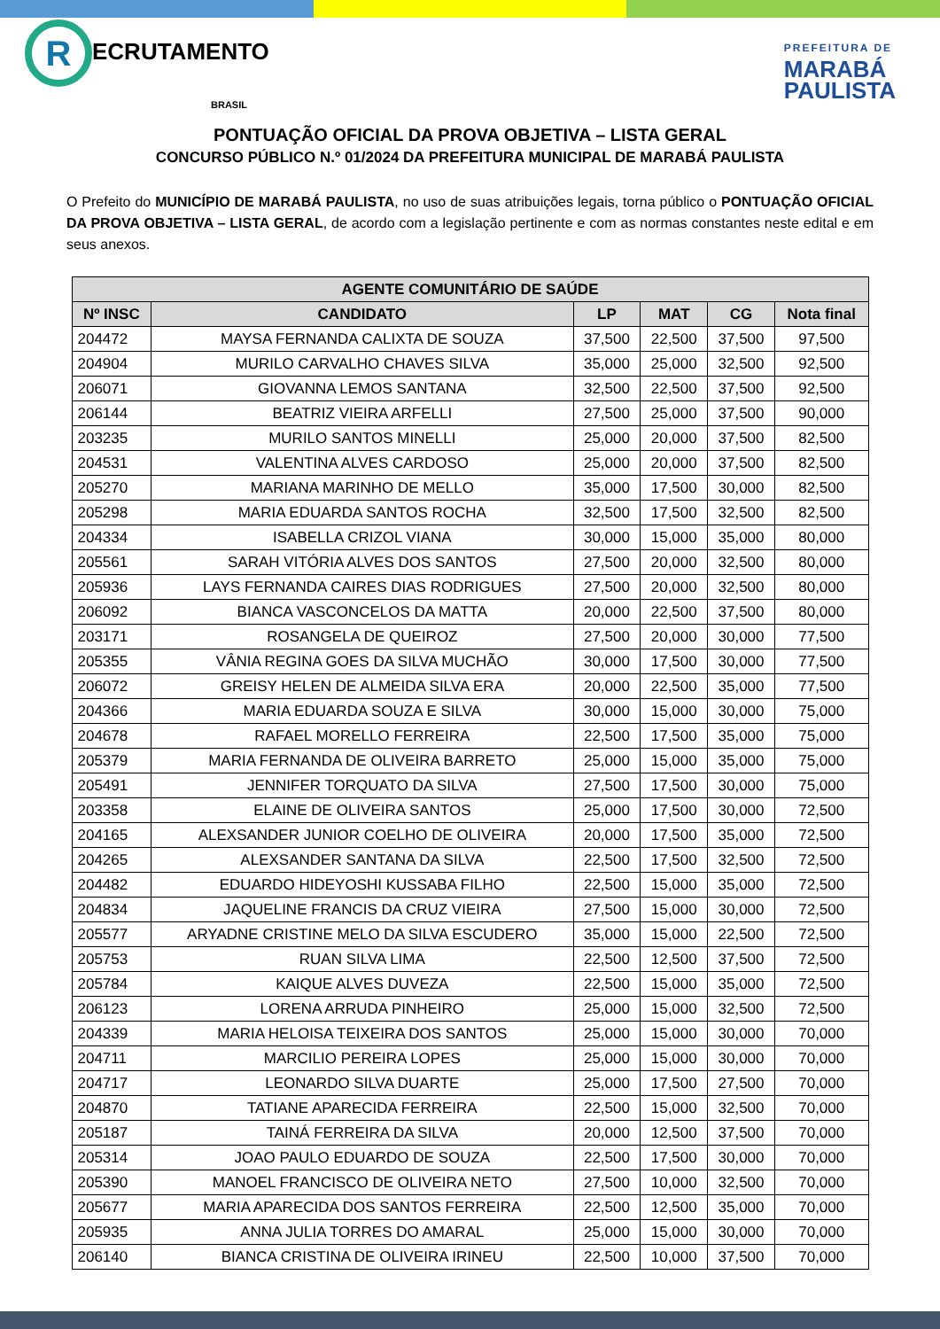R ECRUTAMENTO
BRASIL
PREFEITURA DE
MARABÁ
PAULISTA
PONTUAÇÃO OFICIAL DA PROVA OBJETIVA – LISTA GERAL
CONCURSO PÚBLICO N.º 01/2024 DA PREFEITURA MUNICIPAL DE MARABÁ PAULISTA
O Prefeito do MUNICÍPIO DE MARABÁ PAULISTA, no uso de suas atribuições legais, torna público o PONTUAÇÃO OFICIAL DA PROVA OBJETIVA – LISTA GERAL, de acordo com a legislação pertinente e com as normas constantes neste edital e em seus anexos.
| AGENTE COMUNITÁRIO DE SAÚDE | | | | | |
| --- | --- | --- | --- | --- | --- |
| Nº INSC | CANDIDATO | LP | MAT | CG | Nota final |
| 204472 | MAYSA FERNANDA CALIXTA DE SOUZA | 37,500 | 22,500 | 37,500 | 97,500 |
| 204904 | MURILO CARVALHO CHAVES SILVA | 35,000 | 25,000 | 32,500 | 92,500 |
| 206071 | GIOVANNA LEMOS SANTANA | 32,500 | 22,500 | 37,500 | 92,500 |
| 206144 | BEATRIZ VIEIRA ARFELLI | 27,500 | 25,000 | 37,500 | 90,000 |
| 203235 | MURILO SANTOS MINELLI | 25,000 | 20,000 | 37,500 | 82,500 |
| 204531 | VALENTINA ALVES CARDOSO | 25,000 | 20,000 | 37,500 | 82,500 |
| 205270 | MARIANA MARINHO DE MELLO | 35,000 | 17,500 | 30,000 | 82,500 |
| 205298 | MARIA EDUARDA SANTOS ROCHA | 32,500 | 17,500 | 32,500 | 82,500 |
| 204334 | ISABELLA CRIZOL VIANA | 30,000 | 15,000 | 35,000 | 80,000 |
| 205561 | SARAH VITÓRIA ALVES DOS SANTOS | 27,500 | 20,000 | 32,500 | 80,000 |
| 205936 | LAYS FERNANDA CAIRES DIAS RODRIGUES | 27,500 | 20,000 | 32,500 | 80,000 |
| 206092 | BIANCA VASCONCELOS DA MATTA | 20,000 | 22,500 | 37,500 | 80,000 |
| 203171 | ROSANGELA DE QUEIROZ | 27,500 | 20,000 | 30,000 | 77,500 |
| 205355 | VÂNIA REGINA GOES DA SILVA MUCHÃO | 30,000 | 17,500 | 30,000 | 77,500 |
| 206072 | GREISY HELEN DE ALMEIDA SILVA ERA | 20,000 | 22,500 | 35,000 | 77,500 |
| 204366 | MARIA EDUARDA SOUZA E SILVA | 30,000 | 15,000 | 30,000 | 75,000 |
| 204678 | RAFAEL MORELLO FERREIRA | 22,500 | 17,500 | 35,000 | 75,000 |
| 205379 | MARIA FERNANDA DE OLIVEIRA BARRETO | 25,000 | 15,000 | 35,000 | 75,000 |
| 205491 | JENNIFER TORQUATO DA SILVA | 27,500 | 17,500 | 30,000 | 75,000 |
| 203358 | ELAINE DE OLIVEIRA SANTOS | 25,000 | 17,500 | 30,000 | 72,500 |
| 204165 | ALEXSANDER JUNIOR COELHO DE OLIVEIRA | 20,000 | 17,500 | 35,000 | 72,500 |
| 204265 | ALEXSANDER SANTANA DA SILVA | 22,500 | 17,500 | 32,500 | 72,500 |
| 204482 | EDUARDO HIDEYOSHI KUSSABA FILHO | 22,500 | 15,000 | 35,000 | 72,500 |
| 204834 | JAQUELINE FRANCIS DA CRUZ VIEIRA | 27,500 | 15,000 | 30,000 | 72,500 |
| 205577 | ARYADNE CRISTINE MELO DA SILVA ESCUDERO | 35,000 | 15,000 | 22,500 | 72,500 |
| 205753 | RUAN SILVA LIMA | 22,500 | 12,500 | 37,500 | 72,500 |
| 205784 | KAIQUE ALVES DUVEZA | 22,500 | 15,000 | 35,000 | 72,500 |
| 206123 | LORENA ARRUDA PINHEIRO | 25,000 | 15,000 | 32,500 | 72,500 |
| 204339 | MARIA HELOISA TEIXEIRA DOS SANTOS | 25,000 | 15,000 | 30,000 | 70,000 |
| 204711 | MARCILIO PEREIRA LOPES | 25,000 | 15,000 | 30,000 | 70,000 |
| 204717 | LEONARDO SILVA DUARTE | 25,000 | 17,500 | 27,500 | 70,000 |
| 204870 | TATIANE APARECIDA FERREIRA | 22,500 | 15,000 | 32,500 | 70,000 |
| 205187 | TAINÁ FERREIRA DA SILVA | 20,000 | 12,500 | 37,500 | 70,000 |
| 205314 | JOAO PAULO EDUARDO DE SOUZA | 22,500 | 17,500 | 30,000 | 70,000 |
| 205390 | MANOEL FRANCISCO DE OLIVEIRA NETO | 27,500 | 10,000 | 32,500 | 70,000 |
| 205677 | MARIA APARECIDA DOS SANTOS FERREIRA | 22,500 | 12,500 | 35,000 | 70,000 |
| 205935 | ANNA JULIA TORRES DO AMARAL | 25,000 | 15,000 | 30,000 | 70,000 |
| 206140 | BIANCA CRISTINA DE OLIVEIRA IRINEU | 22,500 | 10,000 | 37,500 | 70,000 |